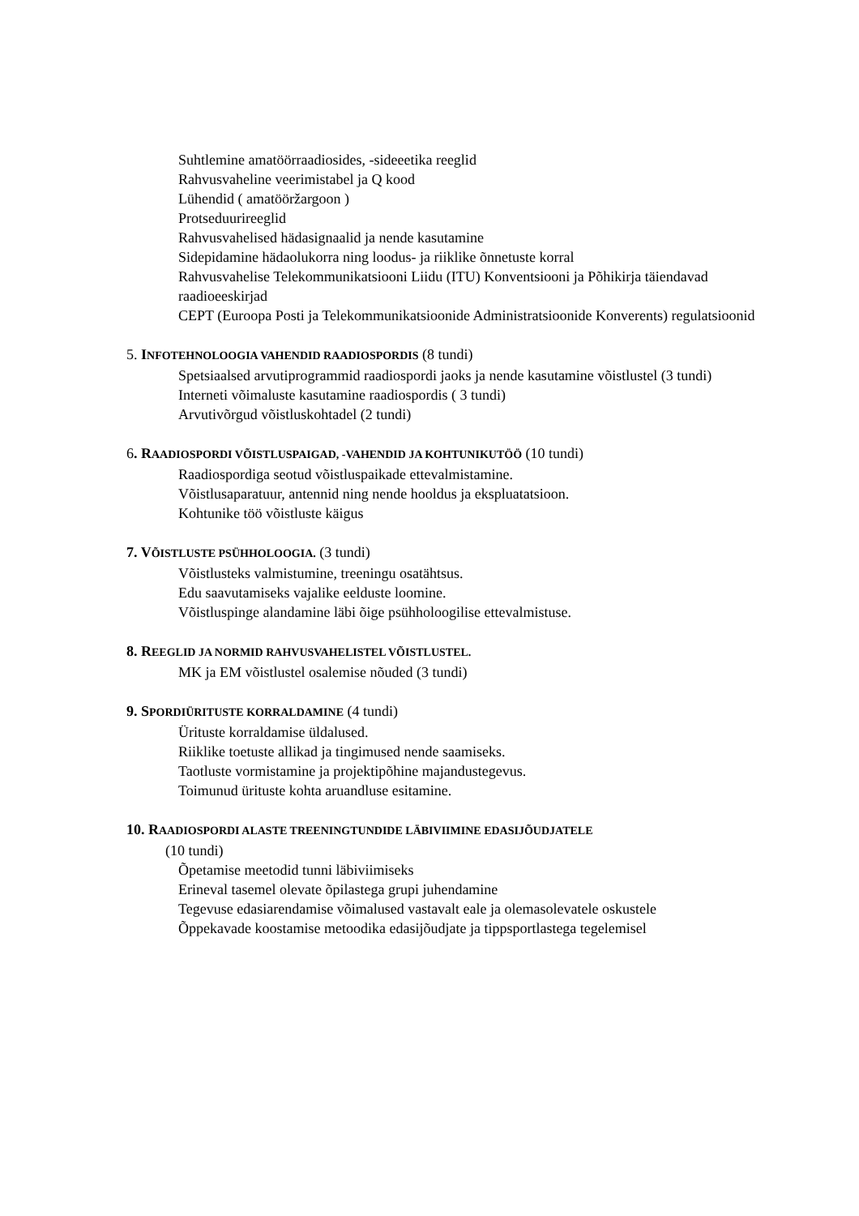Suhtlemine amatöörraadiosides, -sideeetika reeglid
Rahvusvaheline veerimistabel ja Q kood
Lühendid ( amatööržargoon )
Protseduurireeglid
Rahvusvahelised hädasignaalid ja nende kasutamine
Sidepidamine hädaolukorra ning loodus- ja riiklike õnnetuste korral
Rahvusvahelise Telekommunikatsiooni Liidu (ITU) Konventsiooni ja Põhikirja täiendavad raadioeeskirjad
CEPT (Euroopa Posti ja Telekommunikatsioonide Administratsioonide Konverents) regulatsioonid
5. INFOTEHNOLOOGIA VAHENDID RAADIOSPORDIS (8 tundi)
Spetsiaalsed arvutiprogrammid raadiospordi jaoks ja nende kasutamine võistlustel (3 tundi)
Interneti võimaluste kasutamine raadiospordis ( 3 tundi)
Arvutivõrgud võistluskohtadel (2 tundi)
6. R AADIOSPORDI VÕISTLUSPAIGAD, -VAHENDID JA KOHTUNIKUTÖÖ (10 tundi)
Raadiospordiga seotud võistluspaikade ettevalmistamine.
Võistlusaparatuur, antennid ning nende hooldus ja ekspluatatsioon.
Kohtunike töö võistluste käigus
7. V ÕISTLUSTE PSÜHHOLOOGIA. (3 tundi)
Võistlusteks valmistumine, treeningu osatähtsus.
Edu saavutamiseks vajalike eelduste loomine.
Võistluspinge alandamine läbi õige psühholoogilise ettevalmistuse.
8. R EEGLID JA NORMID RAHVUSVAHELISTEL VÕISTLUSTEL.
MK ja EM võistlustel osalemise nõuded (3 tundi)
9. S PORDIÜRITUSTE KORRALDAMINE (4 tundi)
Ürituste korraldamise üldalused.
Riiklike toetuste allikad ja tingimused nende saamiseks.
Taotluste vormistamine ja projektipõhine majandustegevus.
Toimunud ürituste kohta aruandluse esitamine.
10. R AADIOSPORDI ALASTE TREENINGTUNDIDE LÄBIVIIMINE EDASIJÕUDJATELE
(10 tundi)
Õpetamise meetodid tunni läbiviimiseks
Erineval tasemel olevate õpilastega grupi juhendamine
Tegevuse edasiarendamise võimalused vastavalt eale ja olemasolevatele oskustele
Õppekavade koostamise metoodika edasijõudjate ja tippsportlastega tegelemisel